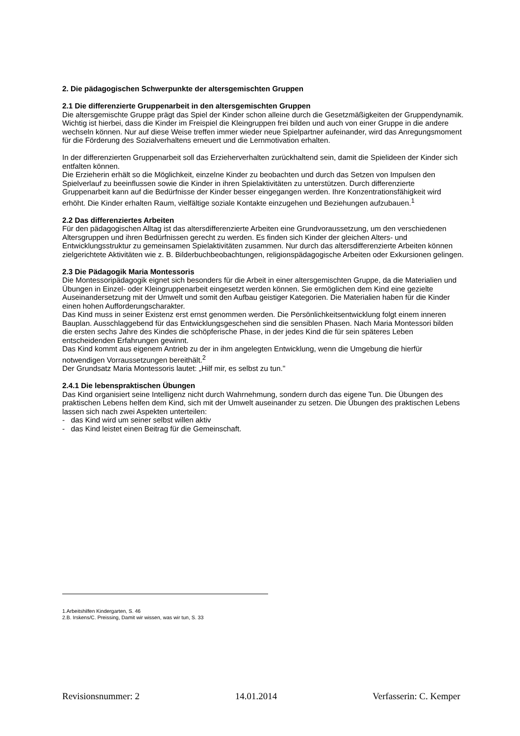2. Die pädagogischen Schwerpunkte der altersgemischten Gruppen
2.1 Die differenzierte Gruppenarbeit in den altersgemischten Gruppen
Die altersgemischte Gruppe prägt das Spiel der Kinder schon alleine durch die Gesetzmäßigkeiten der Gruppendynamik. Wichtig ist hierbei, dass die Kinder im Freispiel die Kleingruppen frei bilden und auch von einer Gruppe in die andere wechseln können. Nur auf diese Weise treffen immer wieder neue Spielpartner aufeinander, wird das Anregungsmoment für die Förderung des Sozialverhaltens erneuert und die Lernmotivation erhalten.
In der differenzierten Gruppenarbeit soll das Erzieherverhalten zurückhaltend sein, damit die Spielideen der Kinder sich entfalten können.
Die Erzieherin erhält so die Möglichkeit, einzelne Kinder zu beobachten und durch das Setzen von Impulsen den Spielverlauf zu beeinflussen sowie die Kinder in ihren Spielaktivitäten zu unterstützen. Durch differenzierte Gruppenarbeit kann auf die Bedürfnisse der Kinder besser eingegangen werden. Ihre Konzentrationsfähigkeit wird erhöht. Die Kinder erhalten Raum, vielfältige soziale Kontakte einzugehen und Beziehungen aufzubauen.<sup>1</sup>
2.2 Das differenziertes Arbeiten
Für den pädagogischen Alltag ist das altersdifferenzierte Arbeiten eine Grundvoraussetzung, um den verschiedenen Altersgruppen und ihren Bedürfnissen gerecht zu werden. Es finden sich Kinder der gleichen Alters- und Entwicklungsstruktur zu gemeinsamen Spielaktivitäten zusammen. Nur durch das altersdifferenzierte Arbeiten können zielgerichtete Aktivitäten wie z. B. Bilderbuchbeobachtungen, religionspädagogische Arbeiten oder Exkursionen gelingen.
2.3 Die Pädagogik Maria Montessoris
Die Montessoripädagogik eignet sich besonders für die Arbeit in einer altersgemischten Gruppe, da die Materialien und Übungen in Einzel- oder Kleingruppenarbeit eingesetzt werden können. Sie ermöglichen dem Kind eine gezielte Auseinandersetzung mit der Umwelt und somit den Aufbau geistiger Kategorien. Die Materialien haben für die Kinder einen hohen Aufforderungscharakter.
Das Kind muss in seiner Existenz erst ernst genommen werden. Die Persönlichkeitsentwicklung folgt einem inneren Bauplan. Ausschlaggebend für das Entwicklungsgeschehen sind die sensiblen Phasen. Nach Maria Montessori bilden die ersten sechs Jahre des Kindes die schöpferische Phase, in der jedes Kind die für sein späteres Leben entscheidenden Erfahrungen gewinnt.
Das Kind kommt aus eigenem Antrieb zu der in ihm angelegten Entwicklung, wenn die Umgebung die hierfür notwendigen Vorraussetzungen bereithält.<sup>2</sup>
Der Grundsatz Maria Montessoris lautet: „Hilf mir, es selbst zu tun."
2.4.1 Die lebenspraktischen Übungen
Das Kind organisiert seine Intelligenz nicht durch Wahrnehmung, sondern durch das eigene Tun. Die Übungen des praktischen Lebens helfen dem Kind, sich mit der Umwelt auseinander zu setzen. Die Übungen des praktischen Lebens lassen sich nach zwei Aspekten unterteilen:
- das Kind wird um seiner selbst willen aktiv
- das Kind leistet einen Beitrag für die Gemeinschaft.
1.Arbeitshilfen Kindergarten, S. 46
2.B. Irskens/C. Preissing, Damit wir wissen, was wir tun, S. 33
Revisionsnummer: 2 14.01.2014 Verfasserin: C. Kemper